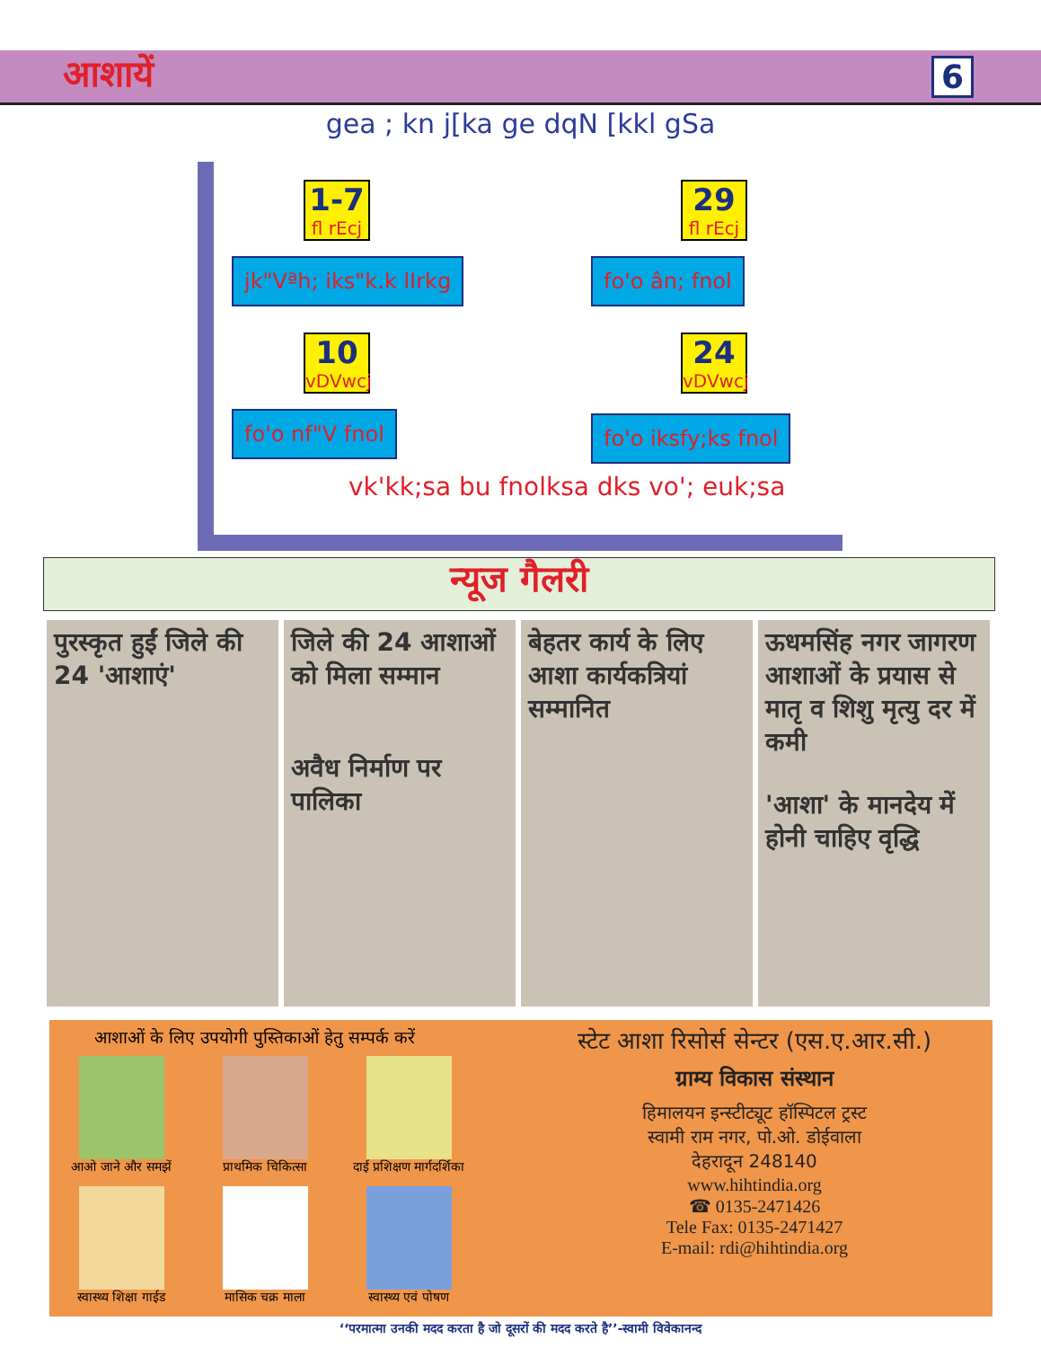आशायें 6
gea ; kn j[ka ge dqN [kkl gSa
1-7
fl rEcj
29
fl rEcj
jk"Vªh; iks"k.k lIrkg fo'o ân; fnol
10
vDVwcj
24
vDVwcj
fo'o nf"V fnol fo'o iksfy;ks fnol
vk'kk;sa bu fnolksa dks vo'; euk;sa
न्यूज गैलरी
पुरस्कृत हुईं जिले की 24 'आशाएं'
जिले की 24 आशाओं को मिला सम्मान
अवैध निर्माण पर पालिका
बेहतर कार्य के लिए आशा कार्यकत्रियां सम्मानित
ऊधमसिंह नगर जागरण
आशाओं के प्रयास से मातृ व शिशु मृत्यु दर में कमी
'आशा' के मानदेय में होनी चाहिए वृद्धि
आशाओं के लिए उपयोगी पुस्तिकाओं हेतु सम्पर्क करें
आओ जाने और समझें
प्राथमिक चिकित्सा
दाई प्रशिक्षण मार्गदर्शिका
स्वास्थ्य शिक्षा गाईड
मासिक चक्र माला
स्वास्थ्य एवं पोषण
स्टेट आशा रिसोर्स सेन्टर (एस.ए.आर.सी.)
ग्राम्य विकास संस्थान
हिमालयन इन्स्टीट्यूट हॉस्पिटल ट्रस्ट
स्वामी राम नगर, पो.ओ. डोईवाला
देहरादून 248140
www.hihtindia.org
☎ 0135-2471426
Tele Fax: 0135-2471427
E-mail: rdi@hihtindia.org
‘‘परमात्मा उनकी मदद करता है जो दूसरों की मदद करते है’’-स्वामी विवेकानन्द